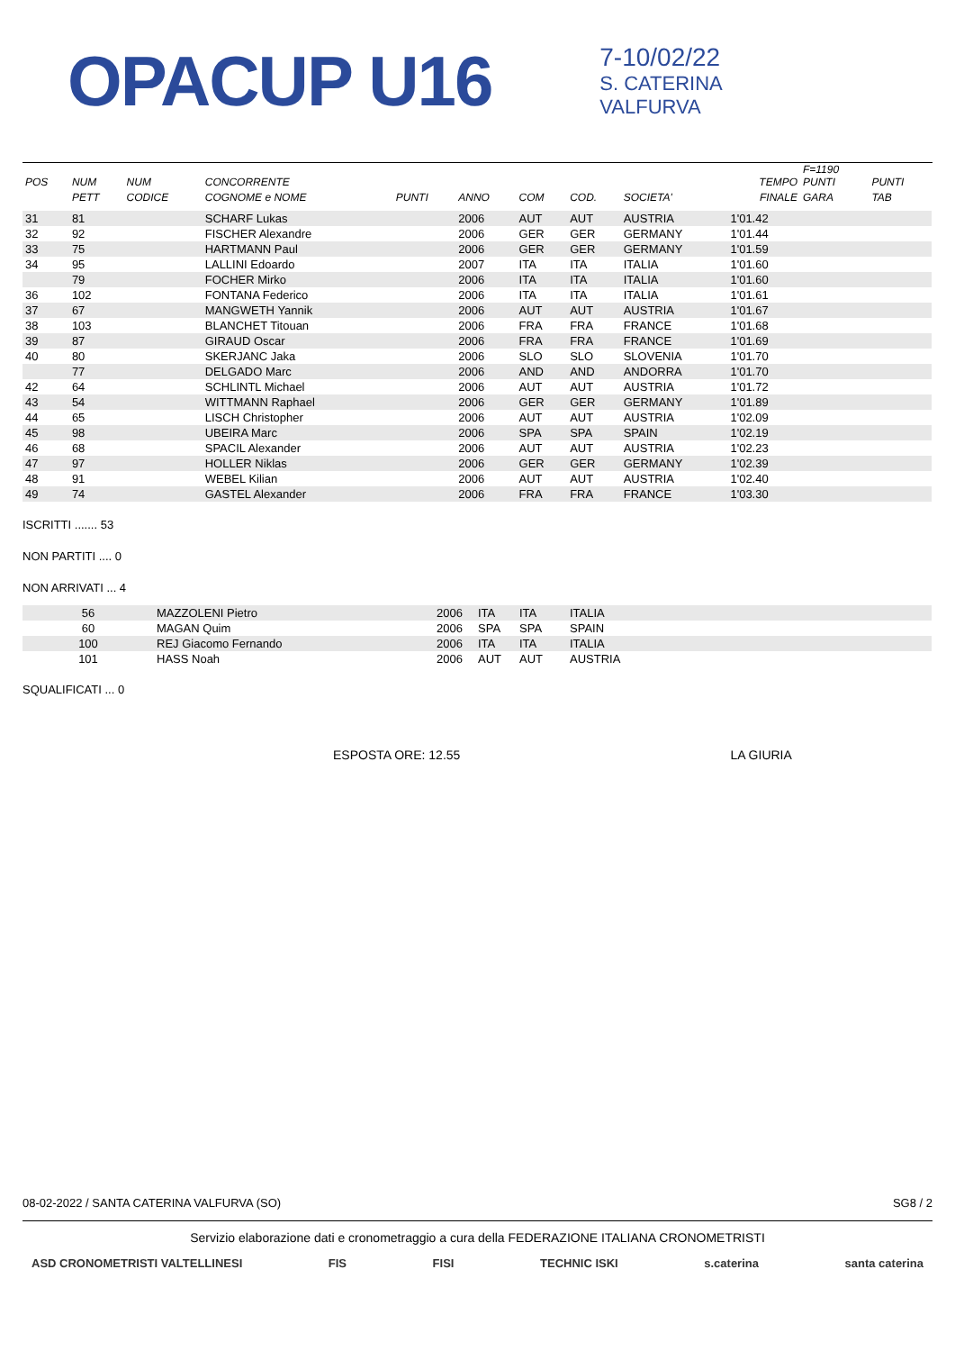OPACUP U16
7-10/02/22
S. CATERINA
VALFURVA
| POS | NUM | NUM | CONCORRENTE | | | | | | TEMPO | F=1190 PUNTI | PUNTI |
| --- | --- | --- | --- | --- | --- | --- | --- | --- | --- | --- | --- |
| | PETT | CODICE | COGNOME e NOME | PUNTI | ANNO | COM | COD. | SOCIETA' | FINALE | GARA | TAB |
| 31 | 81 | | SCHARF Lukas | | 2006 | AUT | AUT | AUSTRIA | 1'01.42 | | |
| 32 | 92 | | FISCHER Alexandre | | 2006 | GER | GER | GERMANY | 1'01.44 | | |
| 33 | 75 | | HARTMANN Paul | | 2006 | GER | GER | GERMANY | 1'01.59 | | |
| 34 | 95 | | LALLINI Edoardo | | 2007 | ITA | ITA | ITALIA | 1'01.60 | | |
| | 79 | | FOCHER Mirko | | 2006 | ITA | ITA | ITALIA | 1'01.60 | | |
| 36 | 102 | | FONTANA Federico | | 2006 | ITA | ITA | ITALIA | 1'01.61 | | |
| 37 | 67 | | MANGWETH Yannik | | 2006 | AUT | AUT | AUSTRIA | 1'01.67 | | |
| 38 | 103 | | BLANCHET Titouan | | 2006 | FRA | FRA | FRANCE | 1'01.68 | | |
| 39 | 87 | | GIRAUD Oscar | | 2006 | FRA | FRA | FRANCE | 1'01.69 | | |
| 40 | 80 | | SKERJANC Jaka | | 2006 | SLO | SLO | SLOVENIA | 1'01.70 | | |
| | 77 | | DELGADO Marc | | 2006 | AND | AND | ANDORRA | 1'01.70 | | |
| 42 | 64 | | SCHLINTL Michael | | 2006 | AUT | AUT | AUSTRIA | 1'01.72 | | |
| 43 | 54 | | WITTMANN Raphael | | 2006 | GER | GER | GERMANY | 1'01.89 | | |
| 44 | 65 | | LISCH Christopher | | 2006 | AUT | AUT | AUSTRIA | 1'02.09 | | |
| 45 | 98 | | UBEIRA Marc | | 2006 | SPA | SPA | SPAIN | 1'02.19 | | |
| 46 | 68 | | SPACIL Alexander | | 2006 | AUT | AUT | AUSTRIA | 1'02.23 | | |
| 47 | 97 | | HOLLER Niklas | | 2006 | GER | GER | GERMANY | 1'02.39 | | |
| 48 | 91 | | WEBEL Kilian | | 2006 | AUT | AUT | AUSTRIA | 1'02.40 | | |
| 49 | 74 | | GASTEL Alexander | | 2006 | FRA | FRA | FRANCE | 1'03.30 | | |
ISCRITTI ....... 53
NON PARTITI .... 0
NON ARRIVATI ... 4
| 56 | MAZZOLENI Pietro | 2006 | ITA | ITA | ITALIA |
| 60 | MAGAN Quim | 2006 | SPA | SPA | SPAIN |
| 100 | REJ Giacomo Fernando | 2006 | ITA | ITA | ITALIA |
| 101 | HASS Noah | 2006 | AUT | AUT | AUSTRIA |
SQUALIFICATI ... 0
ESPOSTA ORE: 12.55 LA GIURIA
08-02-2022 / SANTA CATERINA VALFURVA (SO) SG8 / 2
Servizio elaborazione dati e cronometraggio a cura della FEDERAZIONE ITALIANA CRONOMETRISTI
ASD CRONOMETRISTI VALTELLINESI FIS FISI TECHNIC ISKI s.caterina santa caterina